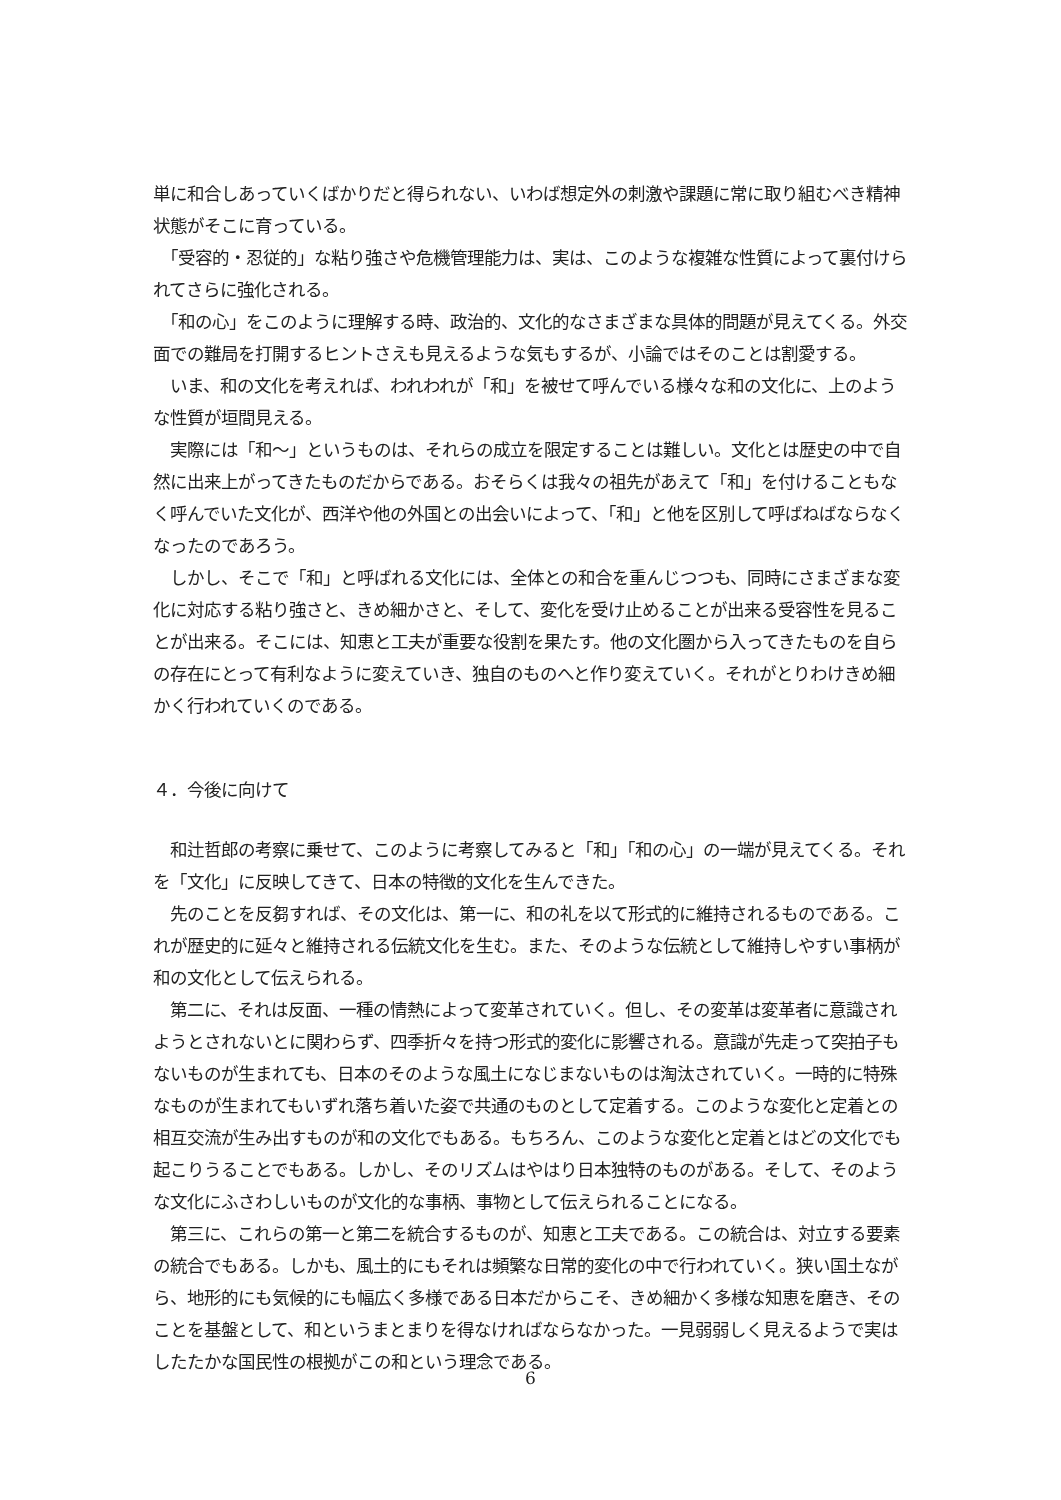単に和合しあっていくばかりだと得られない、いわば想定外の刺激や課題に常に取り組むべき精神状態がそこに育っている。
　「受容的・忍従的」な粘り強さや危機管理能力は、実は、このような複雑な性質によって裏付けられてさらに強化される。
　「和の心」をこのように理解する時、政治的、文化的なさまざまな具体的問題が見えてくる。外交面での難局を打開するヒントさえも見えるような気もするが、小論ではそのことは割愛する。
　いま、和の文化を考えれば、われわれが「和」を被せて呼んでいる様々な和の文化に、上のような性質が垣間見える。
　実際には「和～」というものは、それらの成立を限定することは難しい。文化とは歴史の中で自然に出来上がってきたものだからである。おそらくは我々の祖先があえて「和」を付けることもなく呼んでいた文化が、西洋や他の外国との出会いによって、「和」と他を区別して呼ばねばならなくなったのであろう。
　しかし、そこで「和」と呼ばれる文化には、全体との和合を重んじつつも、同時にさまざまな変化に対応する粘り強さと、きめ細かさと、そして、変化を受け止めることが出来る受容性を見ることが出来る。そこには、知恵と工夫が重要な役割を果たす。他の文化圏から入ってきたものを自らの存在にとって有利なように変えていき、独自のものへと作り変えていく。それがとりわけきめ細かく行われていくのである。
４．今後に向けて
　和辻哲郎の考察に乗せて、このように考察してみると「和」「和の心」の一端が見えてくる。それを「文化」に反映してきて、日本の特徴的文化を生んできた。
　先のことを反芻すれば、その文化は、第一に、和の礼を以て形式的に維持されるものである。これが歴史的に延々と維持される伝統文化を生む。また、そのような伝統として維持しやすい事柄が和の文化として伝えられる。
　第二に、それは反面、一種の情熱によって変革されていく。但し、その変革は変革者に意識されようとされないとに関わらず、四季折々を持つ形式的変化に影響される。意識が先走って突拍子もないものが生まれても、日本のそのような風土になじまないものは淘汰されていく。一時的に特殊なものが生まれてもいずれ落ち着いた姿で共通のものとして定着する。このような変化と定着との相互交流が生み出すものが和の文化でもある。もちろん、このような変化と定着とはどの文化でも起こりうることでもある。しかし、そのリズムはやはり日本独特のものがある。そして、そのような文化にふさわしいものが文化的な事柄、事物として伝えられることになる。
　第三に、これらの第一と第二を統合するものが、知恵と工夫である。この統合は、対立する要素の統合でもある。しかも、風土的にもそれは頻繁な日常的変化の中で行われていく。狭い国土ながら、地形的にも気候的にも幅広く多様である日本だからこそ、きめ細かく多様な知恵を磨き、そのことを基盤として、和というまとまりを得なければならなかった。一見弱弱しく見えるようで実はしたたかな国民性の根拠がこの和という理念である。
6